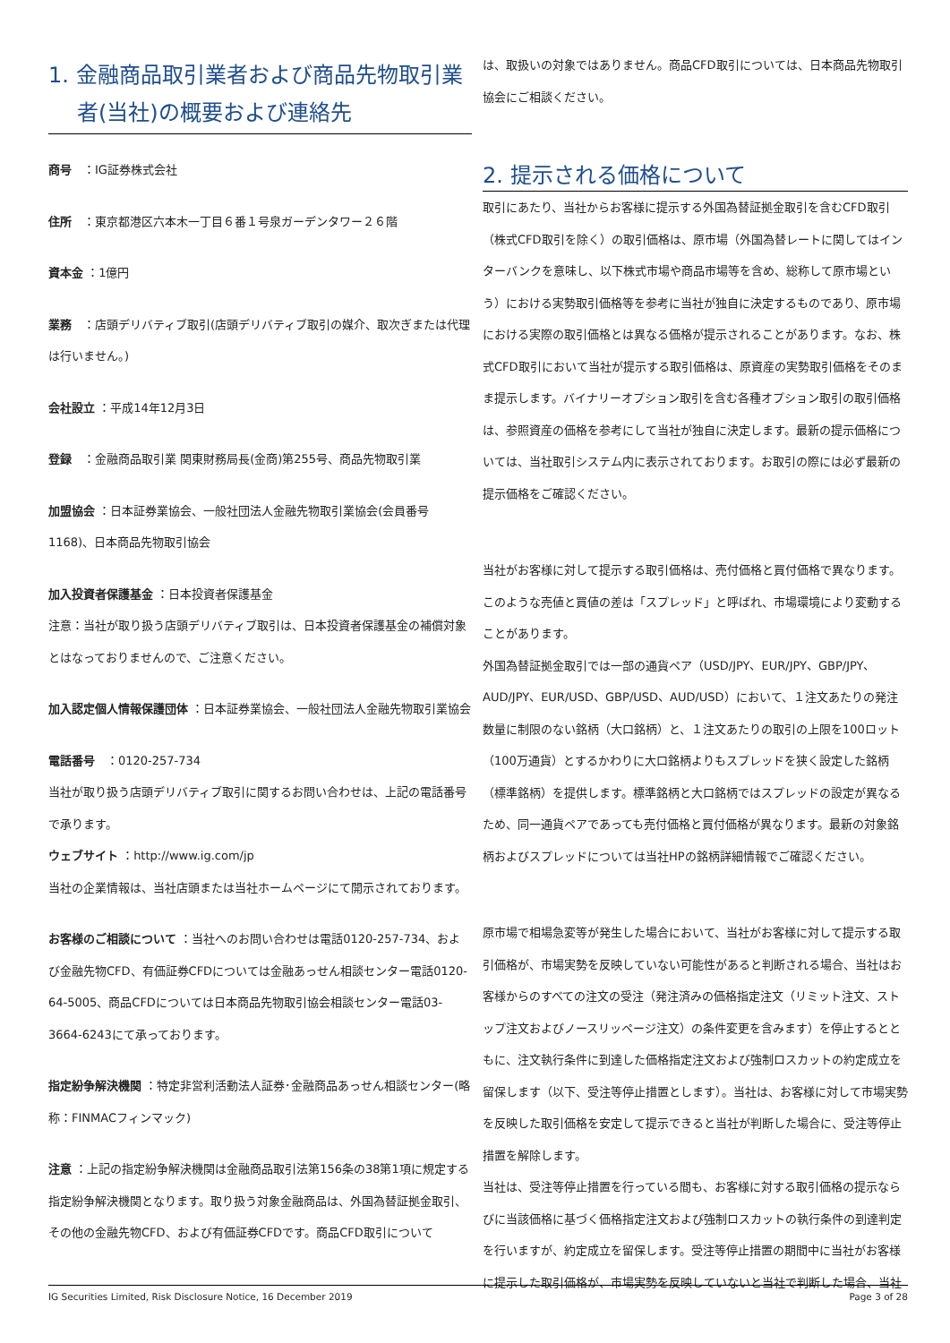1. 金融商品取引業者および商品先物取引業
者(当社)の概要および連絡先
商号　：IG証券株式会社
住所　：東京都港区六本木一丁目６番１号泉ガーデンタワー２６階
資本金 ：1億円
業務　：店頭デリバティブ取引(店頭デリバティブ取引の媒介、取次ぎまたは代理は行いません。)
会社設立 ：平成14年12月3日
登録　：金融商品取引業 関東財務局長(金商)第255号、商品先物取引業
加盟協会 ：日本証券業協会、一般社団法人金融先物取引業協会(会員番号1168)、日本商品先物取引協会
加入投資者保護基金 ：日本投資者保護基金
注意：当社が取り扱う店頭デリバティブ取引は、日本投資者保護基金の補償対象とはなっておりませんので、ご注意ください。
加入認定個人情報保護団体 ：日本証券業協会、一般社団法人金融先物取引業協会
電話番号　：0120-257-734
当社が取り扱う店頭デリバティブ取引に関するお問い合わせは、上記の電話番号で承ります。
ウェブサイト ：http://www.ig.com/jp
当社の企業情報は、当社店頭または当社ホームページにて開示されております。
お客様のご相談について ：当社へのお問い合わせは電話0120-257-734、および金融先物CFD、有価証券CFDについては金融あっせん相談センター電話0120-64-5005、商品CFDについては日本商品先物取引協会相談センター電話03-3664-6243にて承っております。
指定紛争解決機関 ：特定非営利活動法人証券･金融商品あっせん相談センター(略称：FINMACフィンマック)
注意 ：上記の指定紛争解決機関は金融商品取引法第156条の38第1項に規定する指定紛争解決機関となります。取り扱う対象金融商品は、外国為替証拠金取引、その他の金融先物CFD、および有価証券CFDです。商品CFD取引について
は、取扱いの対象ではありません。商品CFD取引については、日本商品先物取引協会にご相談ください。
2. 提示される価格について
取引にあたり、当社からお客様に提示する外国為替証拠金取引を含むCFD取引（株式CFD取引を除く）の取引価格は、原市場（外国為替レートに関してはインターバンクを意味し、以下株式市場や商品市場等を含め、総称して原市場という）における実勢取引価格等を参考に当社が独自に決定するものであり、原市場における実際の取引価格とは異なる価格が提示されることがあります。なお、株式CFD取引において当社が提示する取引価格は、原資産の実勢取引価格をそのまま提示します。バイナリーオプション取引を含む各種オプション取引の取引価格は、参照資産の価格を参考にして当社が独自に決定します。最新の提示価格については、当社取引システム内に表示されております。お取引の際には必ず最新の提示価格をご確認ください。
当社がお客様に対して提示する取引価格は、売付価格と買付価格で異なります。このような売値と買値の差は「スプレッド」と呼ばれ、市場環境により変動することがあります。
外国為替証拠金取引では一部の通貨ペア（USD/JPY、EUR/JPY、GBP/JPY、AUD/JPY、EUR/USD、GBP/USD、AUD/USD）において、１注文あたりの発注数量に制限のない銘柄（大口銘柄）と、１注文あたりの取引の上限を100ロット（100万通貨）とするかわりに大口銘柄よりもスプレッドを狭く設定した銘柄（標準銘柄）を提供します。標準銘柄と大口銘柄ではスプレッドの設定が異なるため、同一通貨ペアであっても売付価格と買付価格が異なります。最新の対象銘柄およびスプレッドについては当社HPの銘柄詳細情報でご確認ください。
原市場で相場急変等が発生した場合において、当社がお客様に対して提示する取引価格が、市場実勢を反映していない可能性があると判断される場合、当社はお客様からのすべての注文の受注（発注済みの価格指定注文（リミット注文、ストップ注文およびノースリッページ注文）の条件変更を含みます）を停止するとともに、注文執行条件に到達した価格指定注文および強制ロスカットの約定成立を留保します（以下、受注等停止措置とします）。当社は、お客様に対して市場実勢を反映した取引価格を安定して提示できると当社が判断した場合に、受注等停止措置を解除します。
当社は、受注等停止措置を行っている間も、お客様に対する取引価格の提示ならびに当該価格に基づく価格指定注文および強制ロスカットの執行条件の到達判定を行いますが、約定成立を留保します。受注等停止措置の期間中に当社がお客様に提示した取引価格が、市場実勢を反映していないと当社で判断した場合、当社
IG Securities Limited, Risk Disclosure Notice, 16 December 2019 Page 3 of 28